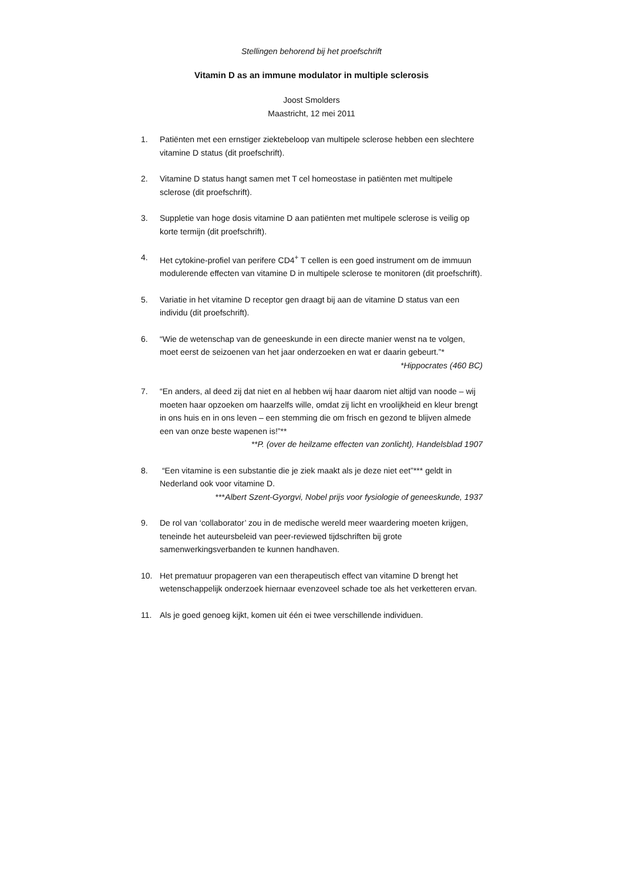Stellingen behorend bij het proefschrift
Vitamin D as an immune modulator in multiple sclerosis
Joost Smolders
Maastricht, 12 mei 2011
1. Patiënten met een ernstiger ziektebeloop van multipele sclerose hebben een slechtere vitamine D status (dit proefschrift).
2. Vitamine D status hangt samen met T cel homeostase in patiënten met multipele sclerose (dit proefschrift).
3. Suppletie van hoge dosis vitamine D aan patiënten met multipele sclerose is veilig op korte termijn (dit proefschrift).
4. Het cytokine-profiel van perifere CD4<sup>+</sup> T cellen is een goed instrument om de immuun modulerende effecten van vitamine D in multipele sclerose te monitoren (dit proefschrift).
5. Variatie in het vitamine D receptor gen draagt bij aan de vitamine D status van een individu (dit proefschrift).
6. “Wie de wetenschap van de geneeskunde in een directe manier wenst na te volgen, moet eerst de seizoenen van het jaar onderzoeken en wat er daarin gebeurt.”*
*Hippocrates (460 BC)
7. “En anders, al deed zij dat niet en al hebben wij haar daarom niet altijd van noode – wij moeten haar opzoeken om haarzelfs wille, omdat zij licht en vroolijkheid en kleur brengt in ons huis en in ons leven – een stemming die om frisch en gezond te blijven almede een van onze beste wapenen is!”**
**P. (over de heilzame effecten van zonlicht), Handelsblad 1907
8. “Een vitamine is een substantie die je ziek maakt als je deze niet eet”*** geldt in Nederland ook voor vitamine D.
***Albert Szent-Gyorgvi, Nobel prijs voor fysiologie of geneeskunde, 1937
9. De rol van ‘collaborator’ zou in de medische wereld meer waardering moeten krijgen, teneinde het auteursbeleid van peer-reviewed tijdschriften bij grote samenwerkingsverbanden te kunnen handhaven.
10. Het prematuur propageren van een therapeutisch effect van vitamine D brengt het wetenschappelijk onderzoek hiernaar evenzoveel schade toe als het verketteren ervan.
11. Als je goed genoeg kijkt, komen uit één ei twee verschillende individuen.